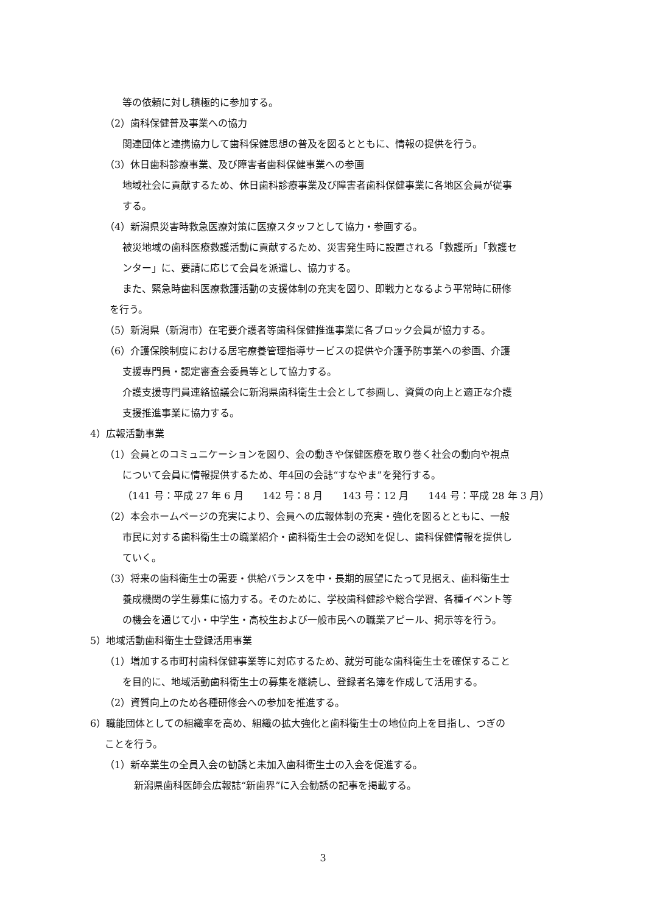等の依頼に対し積極的に参加する。
（2）歯科保健普及事業への協力
関連団体と連携協力して歯科保健思想の普及を図るとともに、情報の提供を行う。
（3）休日歯科診療事業、及び障害者歯科保健事業への参画
地域社会に貢献するため、休日歯科診療事業及び障害者歯科保健事業に各地区会員が従事
する。
（4）新潟県災害時救急医療対策に医療スタッフとして協力・参画する。
被災地域の歯科医療救護活動に貢献するため、災害発生時に設置される「救護所」「救護セ
ンター」に、要請に応じて会員を派遣し、協力する。
また、緊急時歯科医療救護活動の支援体制の充実を図り、即戦力となるよう平常時に研修
を行う。
（5）新潟県（新潟市）在宅要介護者等歯科保健推進事業に各ブロック会員が協力する。
（6）介護保険制度における居宅療養管理指導サービスの提供や介護予防事業への参画、介護
支援専門員・認定審査会委員等として協力する。
介護支援専門員連絡協議会に新潟県歯科衛生士会として参画し、資質の向上と適正な介護
支援推進事業に協力する。
4）広報活動事業
（1）会員とのコミュニケーションを図り、会の動きや保健医療を取り巻く社会の動向や視点
について会員に情報提供するため、年4回の会誌“すなやま”を発行する。
（141 号：平成 27 年 6 月　　142 号：8 月　　143 号：12 月　　144 号：平成 28 年 3 月）
（2）本会ホームページの充実により、会員への広報体制の充実・強化を図るとともに、一般
市民に対する歯科衛生士の職業紹介・歯科衛生士会の認知を促し、歯科保健情報を提供し
ていく。
（3）将来の歯科衛生士の需要・供給バランスを中・長期的展望にたって見据え、歯科衛生士
養成機関の学生募集に協力する。そのために、学校歯科健診や総合学習、各種イベント等
の機会を通じて小・中学生・高校生および一般市民への職業アピール、掲示等を行う。
5）地域活動歯科衛生士登録活用事業
（1）増加する市町村歯科保健事業等に対応するため、就労可能な歯科衛生士を確保すること
を目的に、地域活動歯科衛生士の募集を継続し、登録者名簿を作成して活用する。
（2）資質向上のため各種研修会への参加を推進する。
6）職能団体としての組織率を高め、組織の拡大強化と歯科衛生士の地位向上を目指し、つぎの
ことを行う。
（1）新卒業生の全員入会の勧誘と未加入歯科衛生士の入会を促進する。
新潟県歯科医師会広報誌“新歯界”に入会勧誘の記事を掲載する。
3